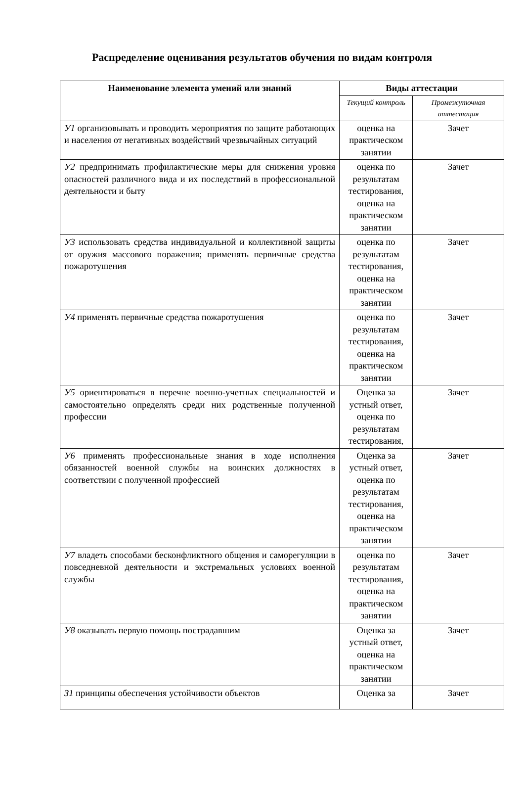Распределение оценивания результатов обучения по видам контроля
| Наименование элемента умений или знаний | Виды аттестации | |
| --- | --- | --- |
| | Текущий контроль | Промежуточная аттестация |
| У1 организовывать и проводить мероприятия по защите работающих и населения от негативных воздействий чрезвычайных ситуаций | оценка на практическом занятии | Зачет |
| У2 предпринимать профилактические меры для снижения уровня опасностей различного вида и их последствий в профессиональной деятельности и быту | оценка по результатам тестирования, оценка на практическом занятии | Зачет |
| У3 использовать средства индивидуальной и коллективной защиты от оружия массового поражения; применять первичные средства пожаротушения | оценка по результатам тестирования, оценка на практическом занятии | Зачет |
| У4 применять первичные средства пожаротушения | оценка по результатам тестирования, оценка на практическом занятии | Зачет |
| У5 ориентироваться в перечне военно-учетных специальностей и самостоятельно определять среди них родственные полученной профессии | Оценка за устный ответ, оценка по результатам тестирования, | Зачет |
| У6 применять профессиональные знания в ходе исполнения обязанностей военной службы на воинских должностях в соответствии с полученной профессией | Оценка за устный ответ, оценка по результатам тестирования, оценка на практическом занятии | Зачет |
| У7 владеть способами бесконфликтного общения и саморегуляции в повседневной деятельности и экстремальных условиях военной службы | оценка по результатам тестирования, оценка на практическом занятии | Зачет |
| У8 оказывать первую помощь пострадавшим | Оценка за устный ответ, оценка на практическом занятии | Зачет |
| З1 принципы обеспечения устойчивости объектов | Оценка за | Зачет |